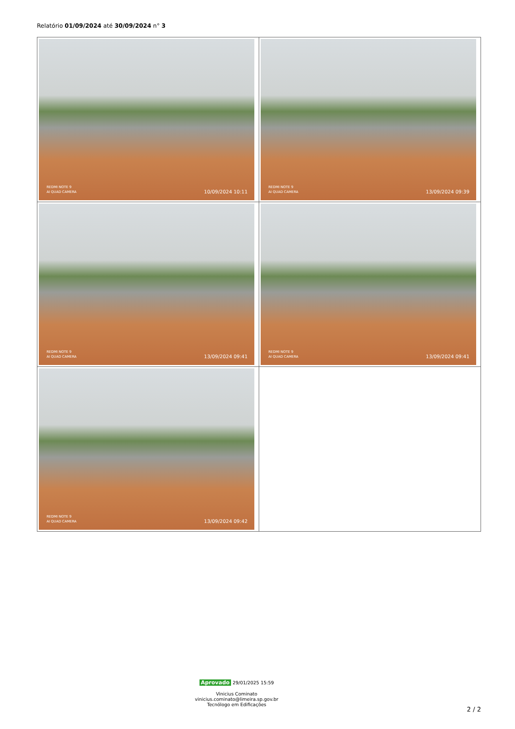Relatório 01/09/2024 até 30/09/2024 n° 3
| REDMI NOTE 9 AI QUAD CAMERA 10/09/2024 10:11 | REDMI NOTE 9 AI QUAD CAMERA 13/09/2024 09:39 |
| REDMI NOTE 9 AI QUAD CAMERA 13/09/2024 09:41 | REDMI NOTE 9 AI QUAD CAMERA 13/09/2024 09:41 |
| REDMI NOTE 9 AI QUAD CAMERA 13/09/2024 09:42 | |
Aprovado 29/01/2025 15:59
Vinicius Cominato
vinicius.cominato@limeira.sp.gov.br
Tecnólogo em Edificações
2 / 2